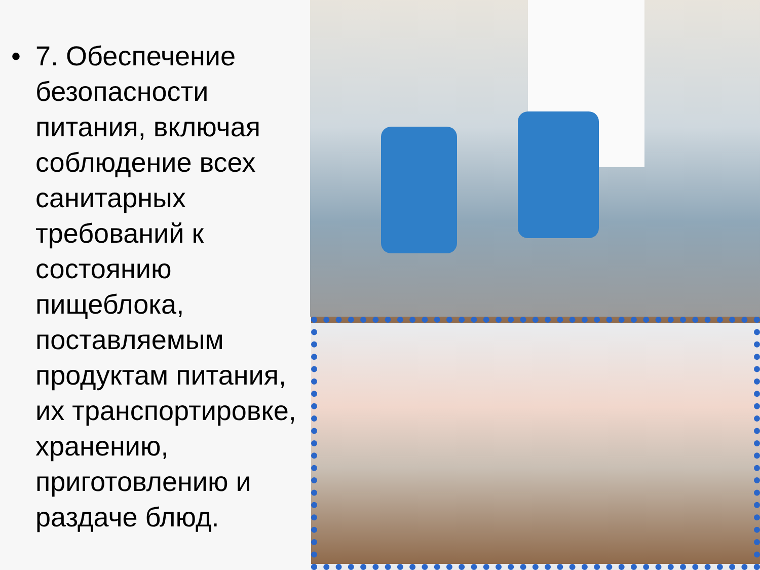• 7. Обеспечение безопасности питания, включая соблюдение всех санитарных требований к состоянию пищеблока, поставляемым продуктам питания, их транспортировке, хранению, приготовлению и раздаче блюд.